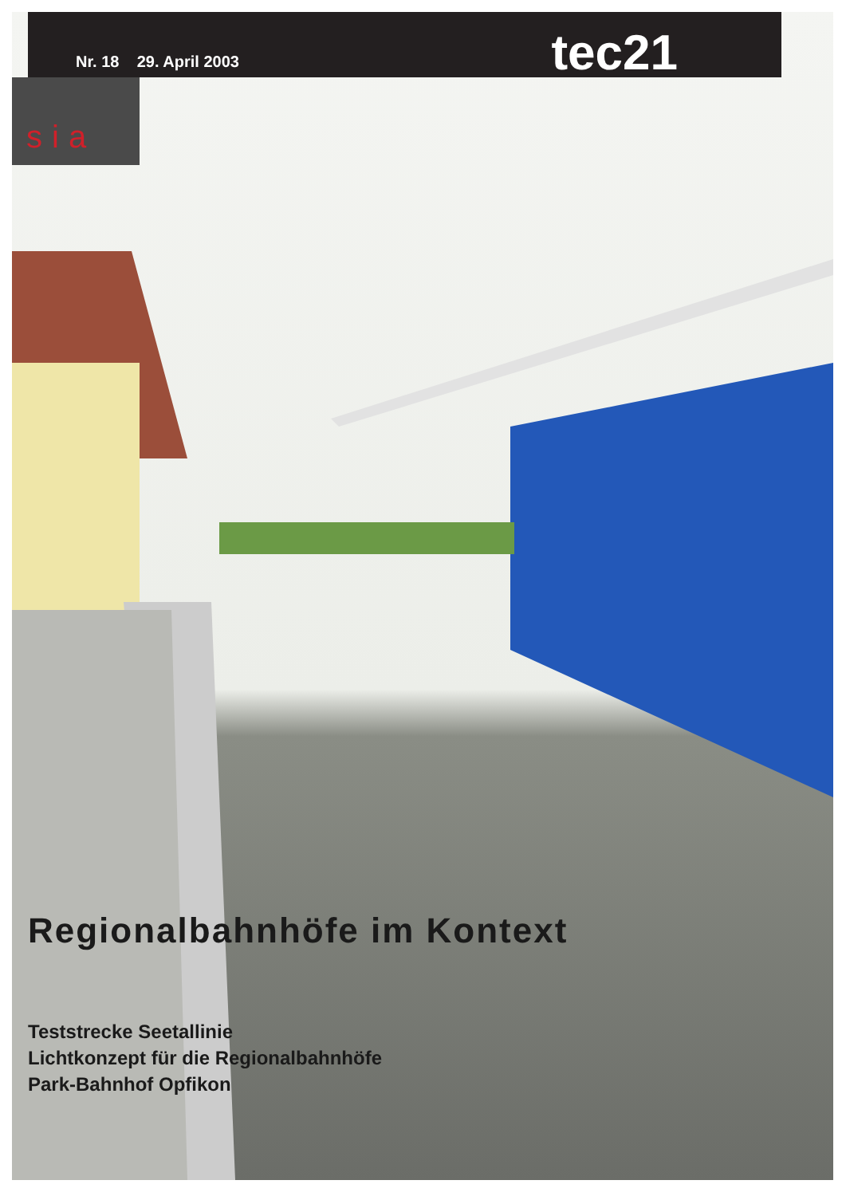Nr. 18 29. April 2003 tec21
sia
Regionalbahnhöfe im Kontext
Teststrecke Seetallinie
Lichtkonzept für die Regionalbahnhöfe
Park-Bahnhof Opfikon